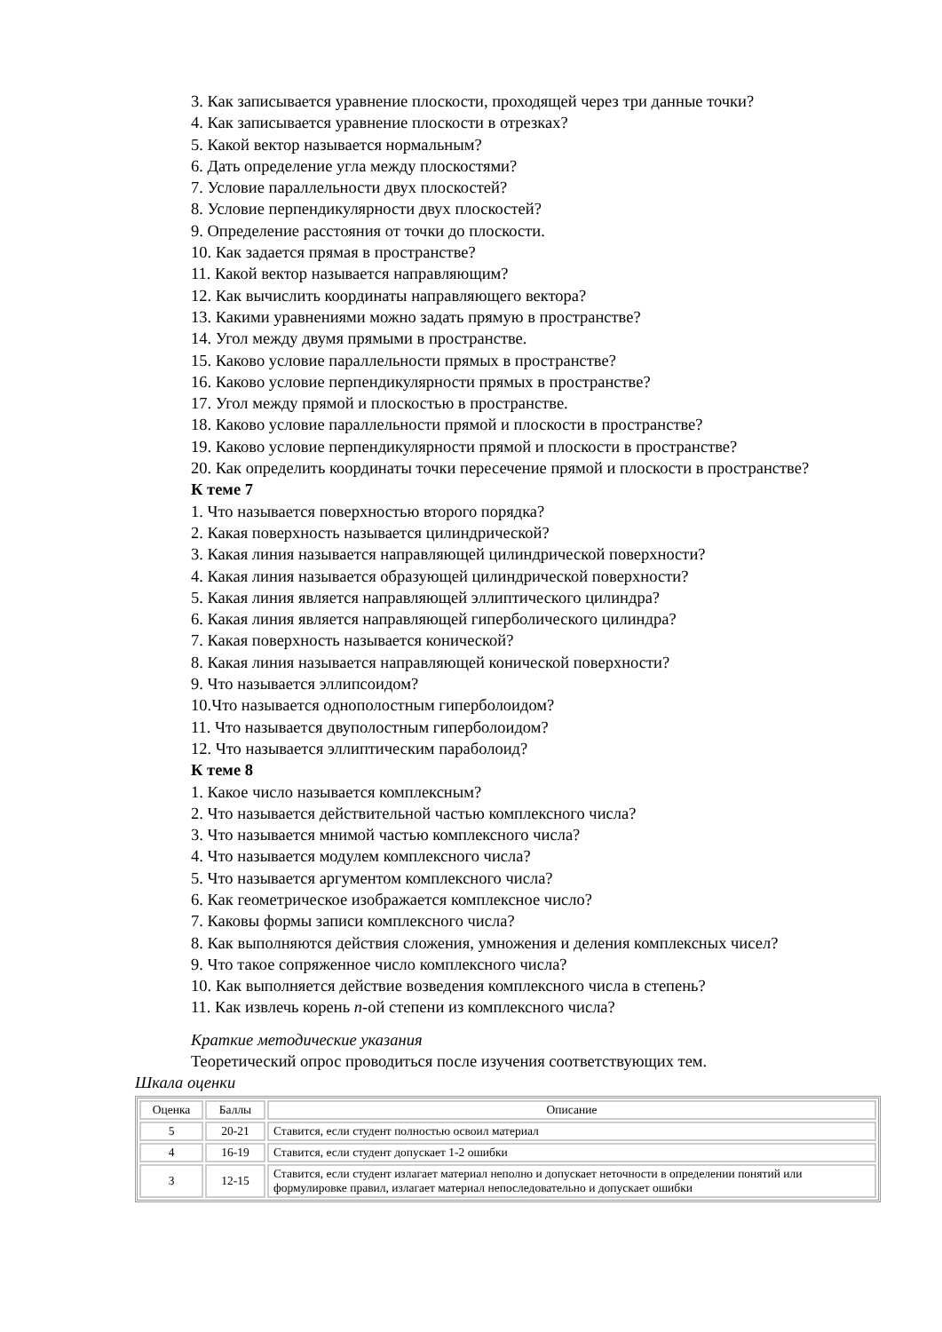3. Как записывается уравнение плоскости, проходящей через три данные точки?
4. Как записывается уравнение плоскости в отрезках?
5. Какой вектор называется нормальным?
6. Дать определение угла между плоскостями?
7. Условие параллельности двух плоскостей?
8. Условие перпендикулярности двух плоскостей?
9. Определение расстояния от точки до плоскости.
10. Как задается прямая в пространстве?
11. Какой вектор называется направляющим?
12. Как вычислить координаты направляющего вектора?
13. Какими уравнениями можно задать прямую в пространстве?
14. Угол между двумя прямыми в пространстве.
15. Каково условие параллельности прямых в пространстве?
16. Каково условие перпендикулярности прямых в пространстве?
17. Угол между прямой и плоскостью в пространстве.
18. Каково условие параллельности прямой и плоскости в пространстве?
19. Каково условие перпендикулярности прямой и плоскости в пространстве?
20. Как определить координаты точки пересечение прямой и плоскости в пространстве?
К теме 7
1. Что называется поверхностью второго порядка?
2. Какая поверхность называется цилиндрической?
3. Какая линия называется направляющей цилиндрической поверхности?
4. Какая линия называется образующей цилиндрической поверхности?
5. Какая линия является направляющей эллиптического цилиндра?
6. Какая линия является направляющей гиперболического цилиндра?
7. Какая поверхность называется конической?
8. Какая линия называется направляющей конической поверхности?
9. Что называется эллипсоидом?
10.Что называется однополостным гиперболоидом?
11. Что называется двуполостным гиперболоидом?
12. Что называется эллиптическим параболоид?
К теме 8
1. Какое число называется комплексным?
2. Что называется действительной частью комплексного числа?
3. Что называется мнимой частью комплексного числа?
4. Что называется модулем комплексного числа?
5. Что называется аргументом комплексного числа?
6. Как геометрическое изображается комплексное число?
7. Каковы формы записи комплексного числа?
8. Как выполняются действия сложения, умножения и деления комплексных чисел?
9. Что такое сопряженное число комплексного числа?
10. Как выполняется действие возведения комплексного числа в степень?
11. Как извлечь корень n-ой степени из комплексного числа?
Краткие методические указания
Теоретический опрос проводиться после изучения соответствующих тем.
Шкала оценки
| Оценка | Баллы | Описание |
| --- | --- | --- |
| 5 | 20-21 | Ставится, если студент полностью освоил материал |
| 4 | 16-19 | Ставится, если студент допускает 1-2 ошибки |
| 3 | 12-15 | Ставится, если студент излагает материал неполно и допускает неточности в определении понятий или формулировке правил, излагает материал непоследовательно и допускает ошибки |